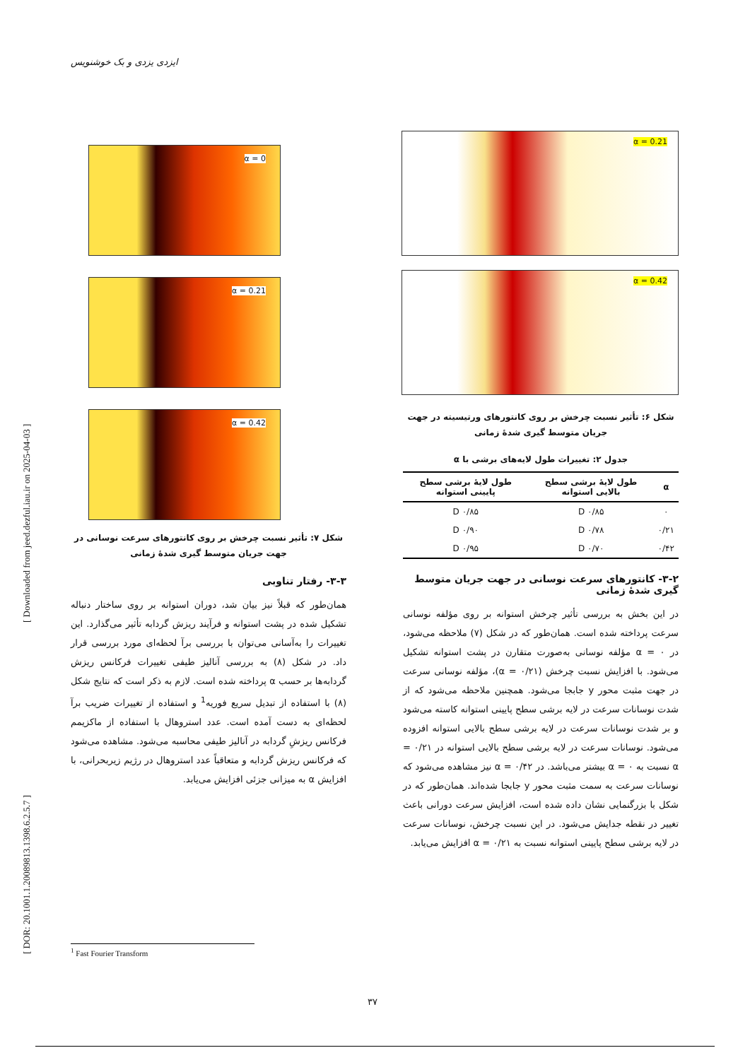ایزدی یزدی و بک خوشنویس
[ DOR: 20.1001.1.20089813.1398.6.2.5.7 ] [ Downloaded from jeed.dezful.iau.ir on 2025-04-03 ]
α = 0.21
α = 0.42
شکل ۶: تأثیر نسبت چرخش بر روی کانتورهای ورتیسیته در جهت جریان متوسط گیری شدهٔ زمانی
جدول ۲: تغییرات طول لایه‌های برشی با α
| α | طول لایهٔ برشی سطح بالایی استوانه | طول لایهٔ برشی سطح پایینی استوانه |
| --- | --- | --- |
| ۰ | ۰/۸۵ D | ۰/۸۵ D |
| ۰/۲۱ | ۰/۷۸ D | ۰/۹۰ D |
| ۰/۴۲ | ۰/۷۰ D | ۰/۹۵ D |
۳-۲- کانتورهای سرعت نوسانی در جهت جریان متوسط گیری شدهٔ زمانی
در این بخش به بررسی تأثیر چرخش استوانه بر روی مؤلفه نوسانی سرعت پرداخته شده است. همان‌طور که در شکل (۷) ملاحظه می‌شود، در ۰ = α مؤلفه نوسانی به‌صورت متقارن در پشت استوانه تشکیل می‌شود. با افزایش نسبت چرخش (۰/۲۱ = α)، مؤلفه نوسانی سرعت در جهت مثبت محور y جابجا می‌شود. همچنین ملاحظه می‌شود که از شدت نوسانات سرعت در لایه برشی سطح پایینی استوانه کاسته می‌شود و بر شدت نوسانات سرعت در لایه برشی سطح بالایی استوانه افزوده می‌شود. نوسانات سرعت در لایه برشی سطح بالایی استوانه در ۰/۲۱ = α نسبت به ۰ = α بیشتر می‌باشد. در ۰/۴۲ = α نیز مشاهده می‌شود که نوسانات سرعت به سمت مثبت محور y جابجا شده‌اند. همان‌طور که در شکل با بزرگنمایی نشان داده شده است، افزایش سرعت دورانی باعث تغییر در نقطه جدایش می‌شود. در این نسبت چرخش، نوسانات سرعت در لایه برشی سطح پایینی استوانه نسبت به ۰/۲۱ = α افزایش می‌یابد.
α = 0
α = 0.21
α = 0.42
شکل ۷: تأثیر نسبت چرخش بر روی کانتورهای سرعت نوسانی در جهت جریان متوسط گیری شدهٔ زمانی
۳-۳- رفتار تناوبی
همان‌طور که قبلاً نیز بیان شد، دوران استوانه بر روی ساختار دنباله تشکیل شده در پشت استوانه و فرآیند ریزش گردابه تأثیر می‌گذارد. این تغییرات را به‌آسانی می‌توان با بررسی برآ لحظه‌ای مورد بررسی قرار داد. در شکل (۸) به بررسی آنالیز طیفی تغییرات فرکانس ریزش گردابه‌ها بر حسب α پرداخته شده است. لازم به ذکر است که نتایج شکل (۸) با استفاده از تبدیل سریع فوریه<sup>1</sup> و استفاده از تغییرات ضریب برآ لحظه‌ای به دست آمده است. عدد استروهال با استفاده از ماکزیمم فرکانس ریزشِ گردابه در آنالیز طیفی محاسبه می‌شود. مشاهده می‌شود که فرکانس ریزش گردابه و متعاقباً عدد استروهال در رژیم زیربحرانی، با افزایش α به میزانی جزئی افزایش می‌یابد.
<sup>1</sup> Fast Fourier Transform
۳۷